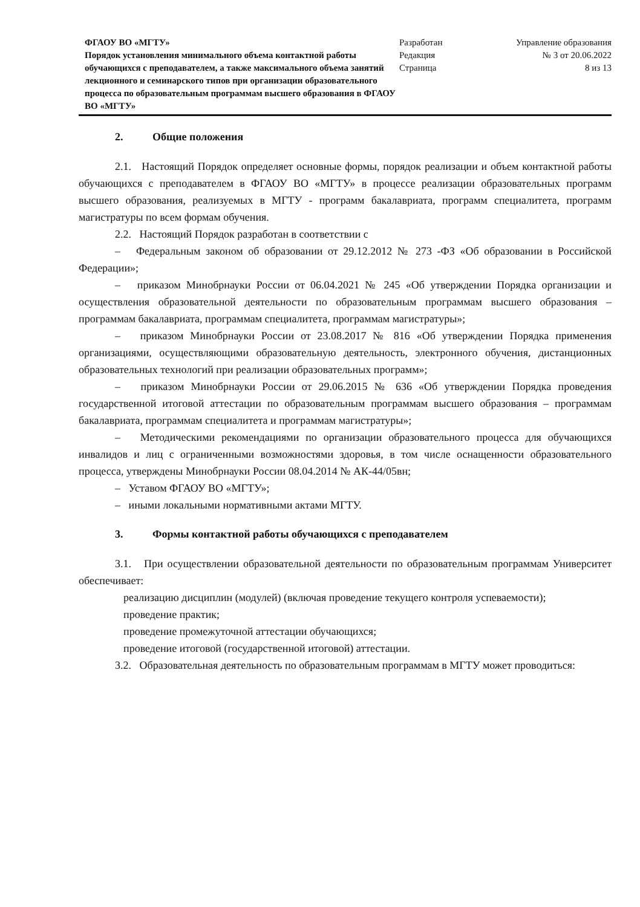ФГАОУ ВО «МГТУ»
Порядок установления минимального объема контактной работы обучающихся с преподавателем, а также максимального объема занятий лекционного и семинарского типов при организации образовательного процесса по образовательным программам высшего образования в ФГАОУ ВО «МГТУ»
Разработан
Редакция
Страница
Управление образования
№ 3 от 20.06.2022
8 из 13
2. Общие положения
2.1. Настоящий Порядок определяет основные формы, порядок реализации и объем контактной работы обучающихся с преподавателем в ФГАОУ ВО «МГТУ» в процессе реализации образовательных программ высшего образования, реализуемых в МГТУ - программ бакалавриата, программ специалитета, программ магистратуры по всем формам обучения.
2.2. Настоящий Порядок разработан в соответствии с
– Федеральным законом об образовании от 29.12.2012 № 273 -ФЗ «Об образовании в Российской Федерации»;
– приказом Минобрнауки России от 06.04.2021 № 245 «Об утверждении Порядка организации и осуществления образовательной деятельности по образовательным программам высшего образования – программам бакалавриата, программам специалитета, программам магистратуры»;
– приказом Минобрнауки России от 23.08.2017 № 816 «Об утверждении Порядка применения организациями, осуществляющими образовательную деятельность, электронного обучения, дистанционных образовательных технологий при реализации образовательных программ»;
– приказом Минобрнауки России от 29.06.2015 № 636 «Об утверждении Порядка проведения государственной итоговой аттестации по образовательным программам высшего образования – программам бакалавриата, программам специалитета и программам магистратуры»;
– Методическими рекомендациями по организации образовательного процесса для обучающихся инвалидов и лиц с ограниченными возможностями здоровья, в том числе оснащенности образовательного процесса, утверждены Минобрнауки России 08.04.2014 № АК-44/05вн;
– Уставом ФГАОУ ВО «МГТУ»;
– иными локальными нормативными актами МГТУ.
3. Формы контактной работы обучающихся с преподавателем
3.1. При осуществлении образовательной деятельности по образовательным программам Университет обеспечивает:
реализацию дисциплин (модулей) (включая проведение текущего контроля успеваемости);
проведение практик;
проведение промежуточной аттестации обучающихся;
проведение итоговой (государственной итоговой) аттестации.
3.2. Образовательная деятельность по образовательным программам в МГТУ может проводиться: